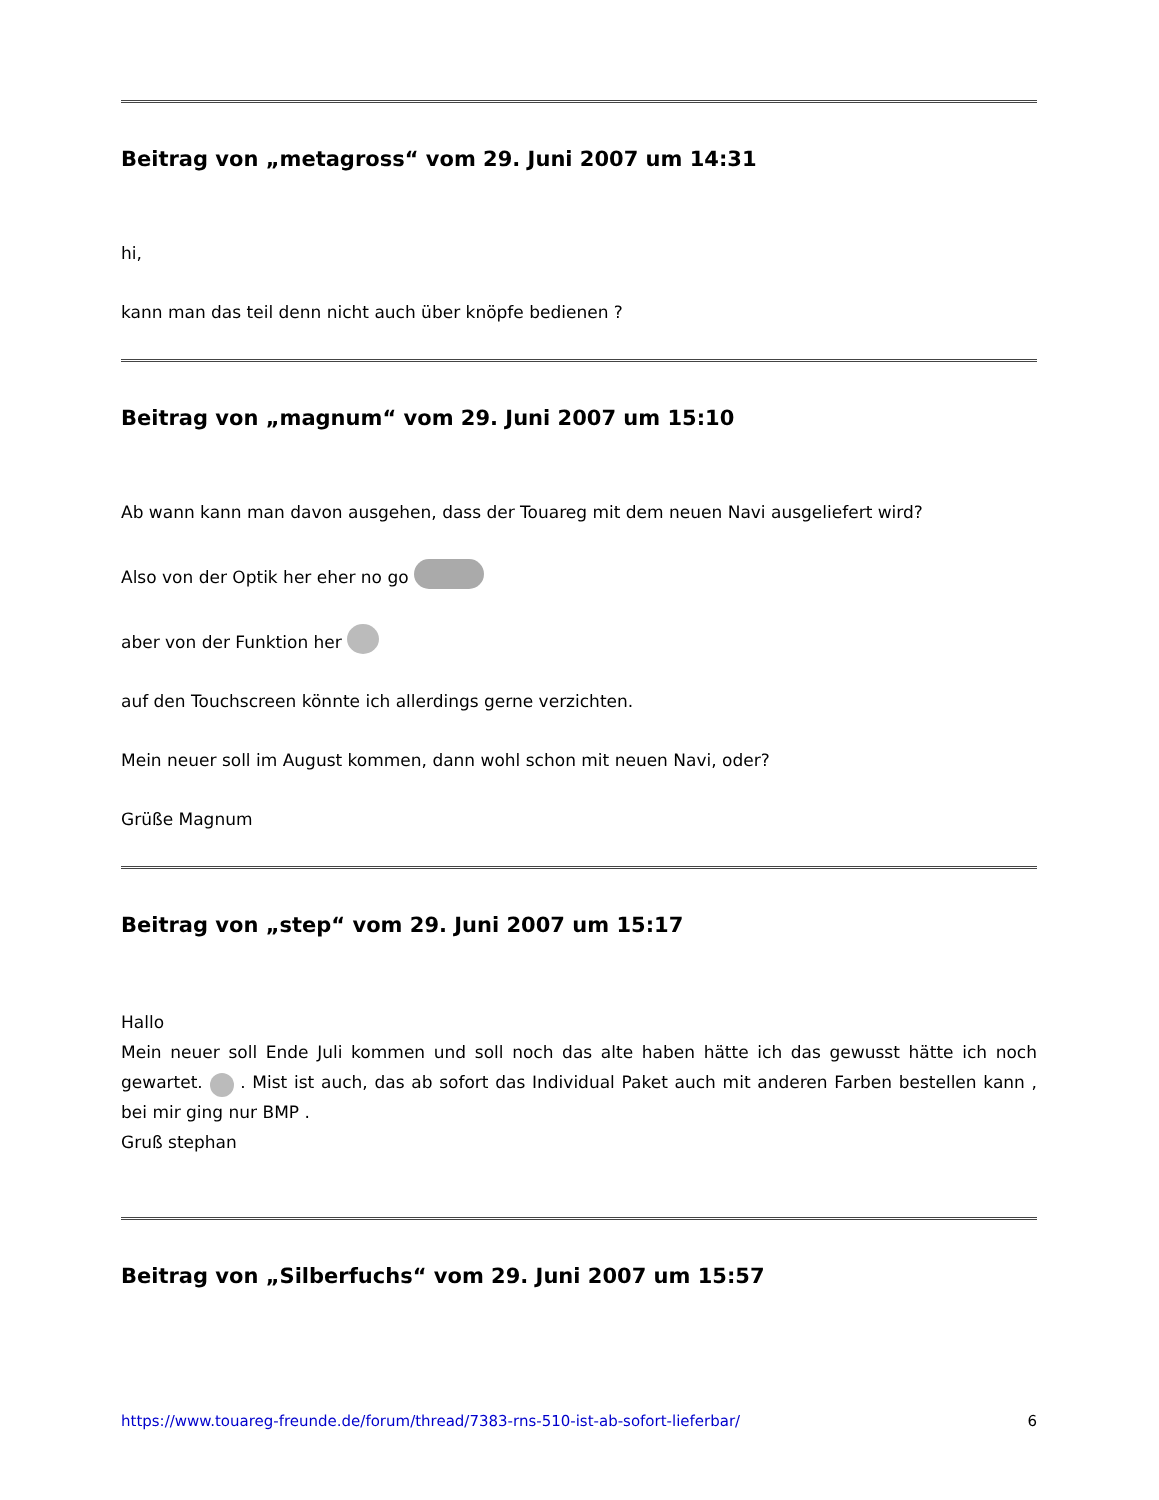Beitrag von „metagross“ vom 29. Juni 2007 um 14:31
hi,
kann man das teil denn nicht auch über knöpfe bedienen ?
Beitrag von „magnum“ vom 29. Juni 2007 um 15:10
Ab wann kann man davon ausgehen, dass der Touareg mit dem neuen Navi ausgeliefert wird?
Also von der Optik her eher no go
aber von der Funktion her
auf den Touchscreen könnte ich allerdings gerne verzichten.
Mein neuer soll im August kommen, dann wohl schon mit neuen Navi, oder?
Grüße Magnum
Beitrag von „step“ vom 29. Juni 2007 um 15:17
Hallo
Mein neuer soll Ende Juli kommen und soll noch das alte haben hätte ich das gewusst hätte ich noch gewartet. . Mist ist auch, das ab sofort das Individual Paket auch mit anderen Farben bestellen kann , bei mir ging nur BMP .
Gruß stephan
Beitrag von „Silberfuchs“ vom 29. Juni 2007 um 15:57
https://www.touareg-freunde.de/forum/thread/7383-rns-510-ist-ab-sofort-lieferbar/ 6